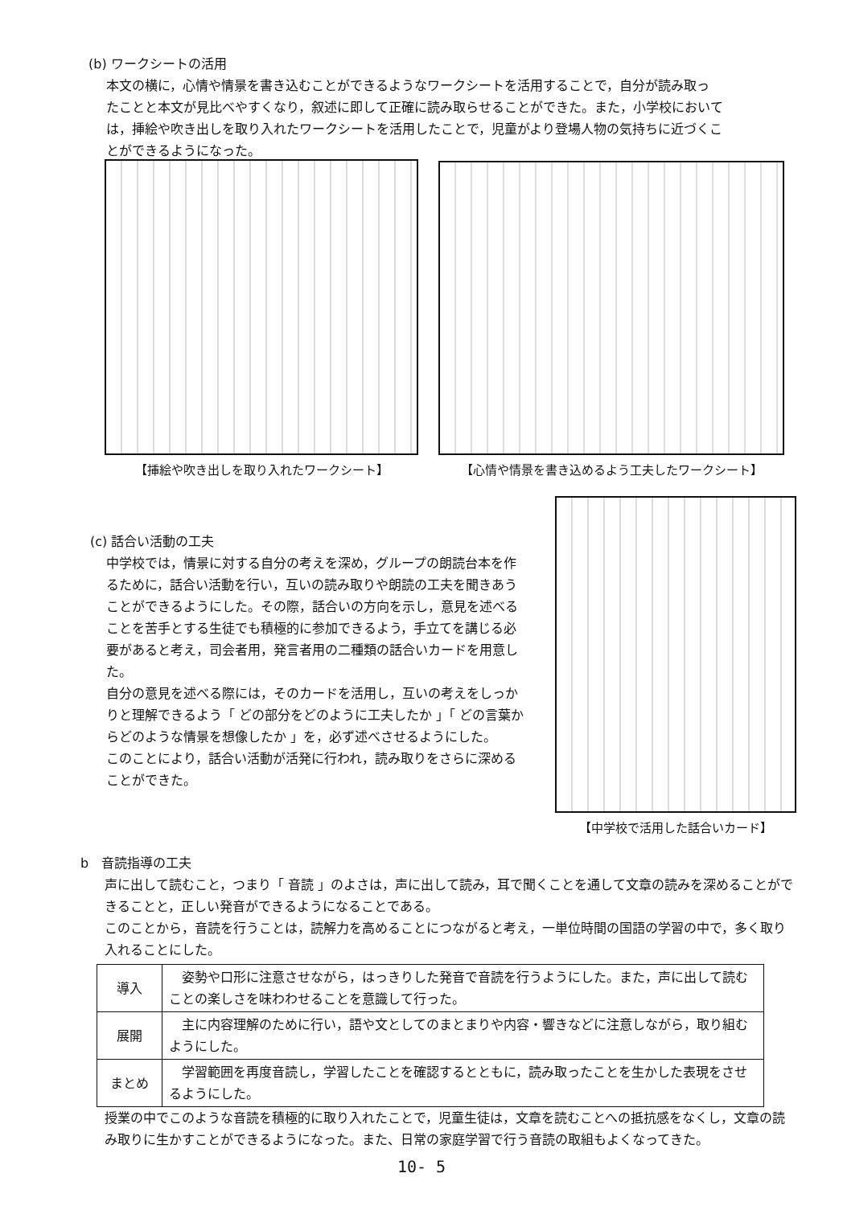(b) ワークシートの活用
本文の横に，心情や情景を書き込むことができるようなワークシートを活用することで，自分が読み取っ
たことと本文が見比べやすくなり，叙述に即して正確に読み取らせることができた。また，小学校において
は，挿絵や吹き出しを取り入れたワークシートを活用したことで，児童がより登場人物の気持ちに近づくこ
とができるようになった。
【挿絵や吹き出しを取り入れたワークシート】 【心情や情景を書き込めるよう工夫したワークシート】
(c) 話合い活動の工夫
中学校では，情景に対する自分の考えを深め，グループの朗読台本を作るために，話合い活動を行い，互いの読み取りや朗読の工夫を聞きあうことができるようにした。その際，話合いの方向を示し，意見を述べることを苦手とする生徒でも積極的に参加できるよう，手立てを講じる必要があると考え，司会者用，発言者用の二種類の話合いカードを用意した。
自分の意見を述べる際には，そのカードを活用し，互いの考えをしっかりと理解できるよう「 どの部分をどのように工夫したか 」「 どの言葉からどのような情景を想像したか 」を，必ず述べさせるようにした。
このことにより，話合い活動が活発に行われ，読み取りをさらに深めることができた。
【中学校で活用した話合いカード】
b　音読指導の工夫
声に出して読むこと，つまり「 音読 」のよさは，声に出して読み，耳で聞くことを通して文章の読みを深めることができることと，正しい発音ができるようになることである。
このことから，音読を行うことは，読解力を高めることにつながると考え，一単位時間の国語の学習の中で，多く取り入れることにした。
| 導入 | 姿勢や口形に注意させながら，はっきりした発音で音読を行うようにした。また，声に出して読むことの楽しさを味わわせることを意識して行った。 |
| 展開 | 主に内容理解のために行い，語や文としてのまとまりや内容・響きなどに注意しながら，取り組むようにした。 |
| まとめ | 学習範囲を再度音読し，学習したことを確認するとともに，読み取ったことを生かした表現をさせるようにした。 |
授業の中でこのような音読を積極的に取り入れたことで，児童生徒は，文章を読むことへの抵抗感をなくし，文章の読み取りに生かすことができるようになった。また、日常の家庭学習で行う音読の取組もよくなってきた。
10- 5